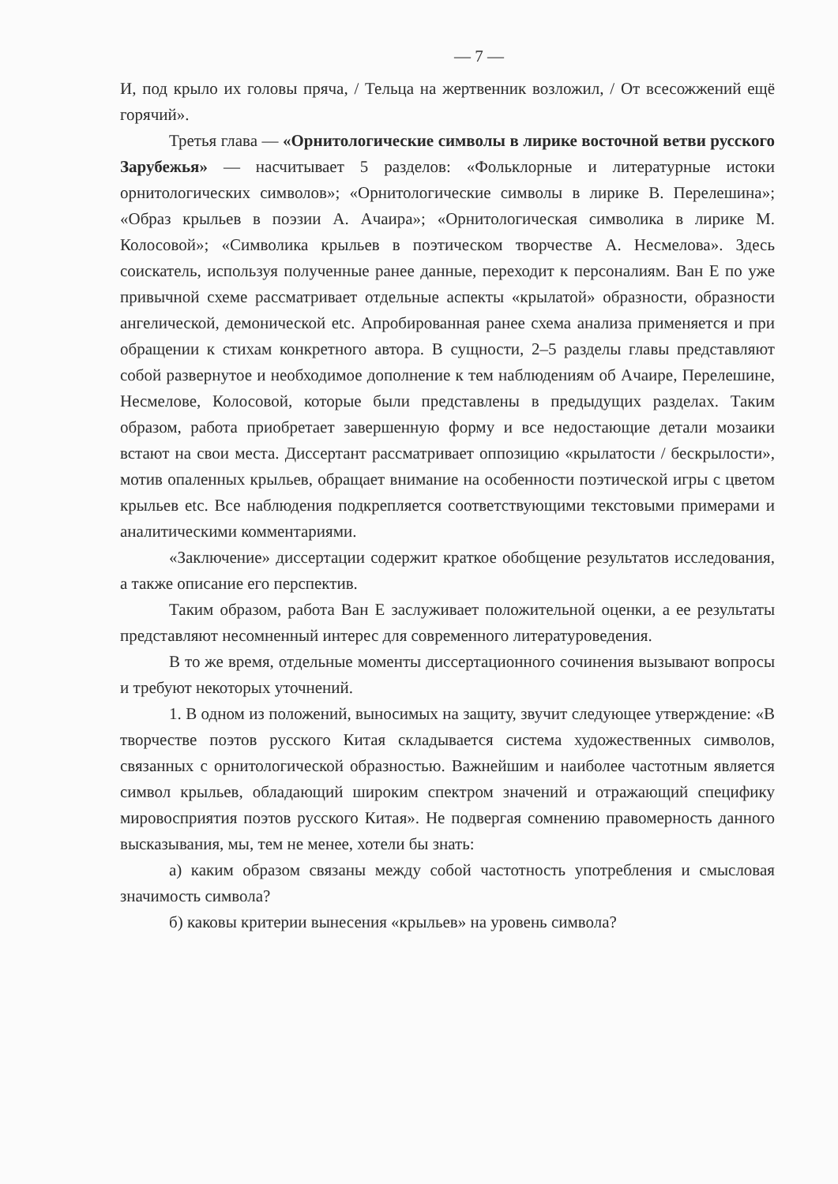— 7 —
И, под крыло их головы пряча, / Тельца на жертвенник возложил, / От всесожжений ещё горячий».
Третья глава — «Орнитологические символы в лирике восточной ветви русского Зарубежья» — насчитывает 5 разделов: «Фольклорные и литературные истоки орнитологических символов»; «Орнитологические символы в лирике В. Перелешина»; «Образ крыльев в поэзии А. Ачаира»; «Орнитологическая символика в лирике М. Колосовой»; «Символика крыльев в поэтическом творчестве А. Несмелова». Здесь соискатель, используя полученные ранее данные, переходит к персоналиям. Ван Е по уже привычной схеме рассматривает отдельные аспекты «крылатой» образности, образности ангелической, демонической etc. Апробированная ранее схема анализа применяется и при обращении к стихам конкретного автора. В сущности, 2–5 разделы главы представляют собой развернутое и необходимое дополнение к тем наблюдениям об Ачаире, Перелешине, Несмелове, Колосовой, которые были представлены в предыдущих разделах. Таким образом, работа приобретает завершенную форму и все недостающие детали мозаики встают на свои места. Диссертант рассматривает оппозицию «крылатости / бескрылости», мотив опаленных крыльев, обращает внимание на особенности поэтической игры с цветом крыльев etc. Все наблюдения подкрепляется соответствующими текстовыми примерами и аналитическими комментариями.
«Заключение» диссертации содержит краткое обобщение результатов исследования, а также описание его перспектив.
Таким образом, работа Ван Е заслуживает положительной оценки, а ее результаты представляют несомненный интерес для современного литературоведения.
В то же время, отдельные моменты диссертационного сочинения вызывают вопросы и требуют некоторых уточнений.
1. В одном из положений, выносимых на защиту, звучит следующее утверждение: «В творчестве поэтов русского Китая складывается система художественных символов, связанных с орнитологической образностью. Важнейшим и наиболее частотным является символ крыльев, обладающий широким спектром значений и отражающий специфику мировосприятия поэтов русского Китая». Не подвергая сомнению правомерность данного высказывания, мы, тем не менее, хотели бы знать:
а) каким образом связаны между собой частотность употребления и смысловая значимость символа?
б) каковы критерии вынесения «крыльев» на уровень символа?